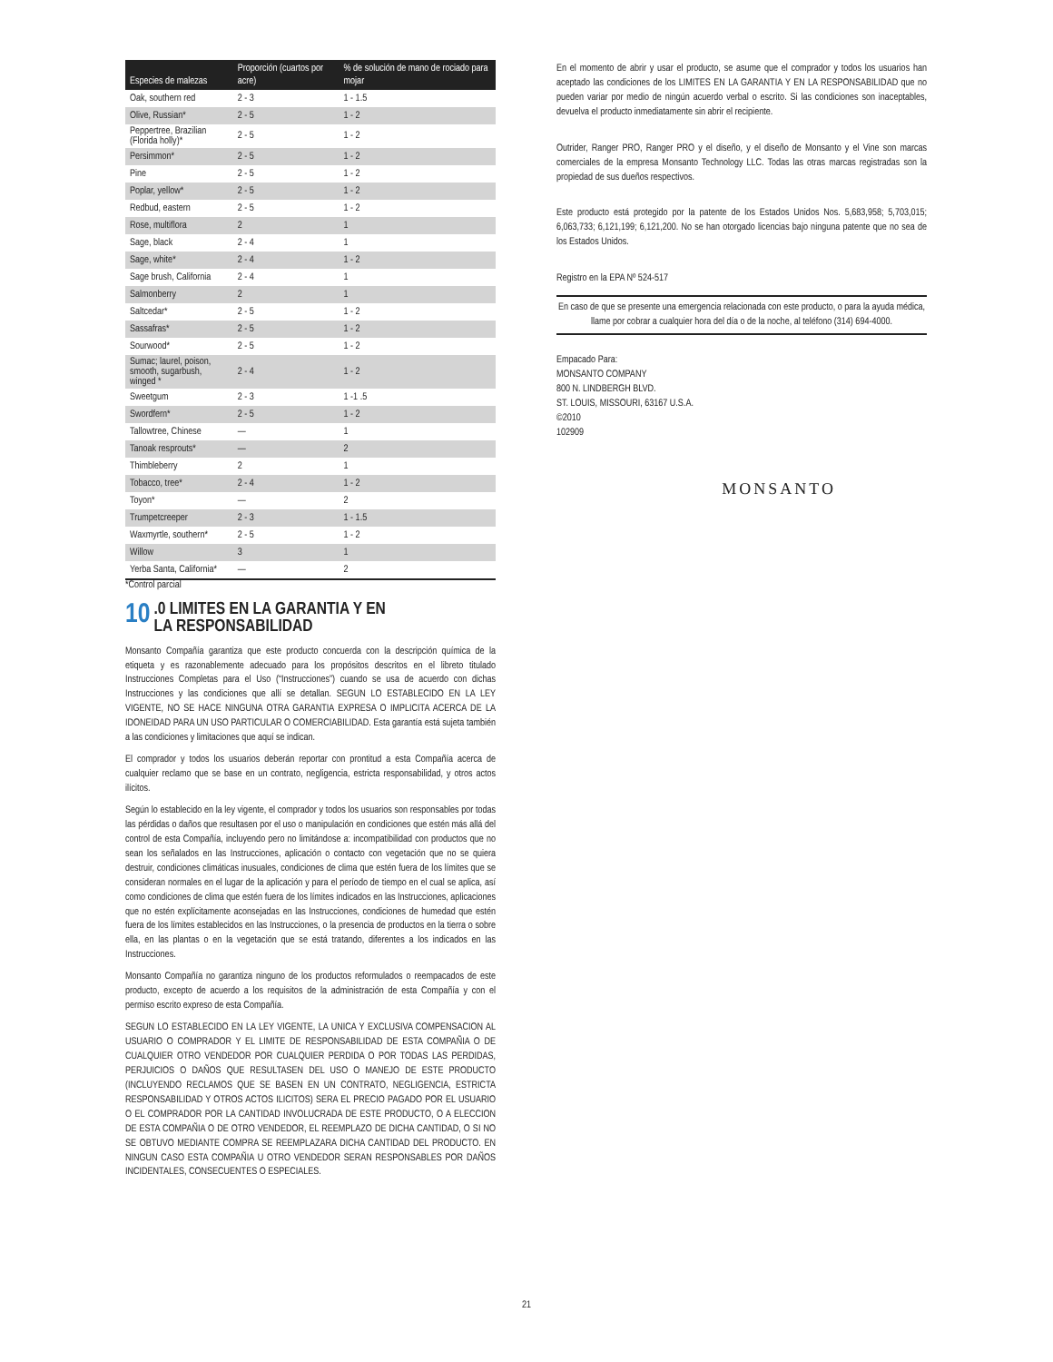| Especies de malezas | Proporción (cuartos por acre) | % de solución de mano de rociado para mojar |
| --- | --- | --- |
| Oak, southern red | 2 - 3 | 1 - 1.5 |
| Olive, Russian* | 2 - 5 | 1 - 2 |
| Peppertree, Brazilian (Florida holly)* | 2 - 5 | 1 - 2 |
| Persimmon* | 2 - 5 | 1 - 2 |
| Pine | 2 - 5 | 1 - 2 |
| Poplar, yellow* | 2 - 5 | 1 - 2 |
| Redbud, eastern | 2 - 5 | 1 - 2 |
| Rose, multiflora | 2 | 1 |
| Sage, black | 2 - 4 | 1 |
| Sage, white* | 2 - 4 | 1 - 2 |
| Sage brush, California | 2 - 4 | 1 |
| Salmonberry | 2 | 1 |
| Saltcedar* | 2 - 5 | 1 - 2 |
| Sassafras* | 2 - 5 | 1 - 2 |
| Sourwood* | 2 - 5 | 1 - 2 |
| Sumac; laurel, poison, smooth, sugarbush, winged * | 2 - 4 | 1 - 2 |
| Sweetgum | 2 - 3 | 1 -1 .5 |
| Swordfern* | 2 - 5 | 1 - 2 |
| Tallowtree, Chinese | — | 1 |
| Tanoak resprouts* | — | 2 |
| Thimbleberry | 2 | 1 |
| Tobacco, tree* | 2 - 4 | 1 - 2 |
| Toyon* | — | 2 |
| Trumpetcreeper | 2 - 3 | 1 - 1.5 |
| Waxmyrtle, southern* | 2 - 5 | 1 - 2 |
| Willow | 3 | 1 |
| Yerba Santa, California* | — | 2 |
*Control parcial
10.0 LIMITES EN LA GARANTIA Y EN
LA RESPONSABILIDAD
Monsanto Compañía garantiza que este producto concuerda con la descripción química de la etiqueta y es razonablemente adecuado para los propósitos descritos en el libreto titulado Instrucciones Completas para el Uso (“Instrucciones”) cuando se usa de acuerdo con dichas Instrucciones y las condiciones que allí se detallan. SEGUN LO ESTABLECIDO EN LA LEY VIGENTE, NO SE HACE NINGUNA OTRA GARANTIA EXPRESA O IMPLICITA ACERCA DE LA IDONEIDAD PARA UN USO PARTICULAR O COMERCIABILIDAD. Esta garantía está sujeta también a las condiciones y limitaciones que aquí se indican.
El comprador y todos los usuarios deberán reportar con prontitud a esta Compañía acerca de cualquier reclamo que se base en un contrato, negligencia, estricta responsabilidad, y otros actos ilícitos.
Según lo establecido en la ley vigente, el comprador y todos los usuarios son responsables por todas las pérdidas o daños que resultasen por el uso o manipulación en condiciones que estén más allá del control de esta Compañía, incluyendo pero no limitándose a: incompatibilidad con productos que no sean los señalados en las Instrucciones, aplicación o contacto con vegetación que no se quiera destruir, condiciones climáticas inusuales, condiciones de clima que estén fuera de los límites que se consideran normales en el lugar de la aplicación y para el período de tiempo en el cual se aplica, así como condiciones de clima que estén fuera de los límites indicados en las Instrucciones, aplicaciones que no estén explícitamente aconsejadas en las Instrucciones, condiciones de humedad que estén fuera de los límites establecidos en las Instrucciones, o la presencia de productos en la tierra o sobre ella, en las plantas o en la vegetación que se está tratando, diferentes a los indicados en las Instrucciones.
Monsanto Compañía no garantiza ninguno de los productos reformulados o reempacados de este producto, excepto de acuerdo a los requisitos de la administración de esta Compañía y con el permiso escrito expreso de esta Compañía.
SEGUN LO ESTABLECIDO EN LA LEY VIGENTE, LA UNICA Y EXCLUSIVA COMPENSACION AL USUARIO O COMPRADOR Y EL LIMITE DE RESPONSABILIDAD DE ESTA COMPAÑIA O DE CUALQUIER OTRO VENDEDOR POR CUALQUIER PERDIDA O POR TODAS LAS PERDIDAS, PERJUICIOS O DAÑOS QUE RESULTASEN DEL USO O MANEJO DE ESTE PRODUCTO (INCLUYENDO RECLAMOS QUE SE BASEN EN UN CONTRATO, NEGLIGENCIA, ESTRICTA RESPONSABILIDAD Y OTROS ACTOS ILICITOS) SERA EL PRECIO PAGADO POR EL USUARIO O EL COMPRADOR POR LA CANTIDAD INVOLUCRADA DE ESTE PRODUCTO, O A ELECCION DE ESTA COMPAÑIA O DE OTRO VENDEDOR, EL REEMPLAZO DE DICHA CANTIDAD, O SI NO SE OBTUVO MEDIANTE COMPRA SE REEMPLAZARA DICHA CANTIDAD DEL PRODUCTO. EN NINGUN CASO ESTA COMPAÑIA U OTRO VENDEDOR SERAN RESPONSABLES POR DAÑOS INCIDENTALES, CONSECUENTES O ESPECIALES.
En el momento de abrir y usar el producto, se asume que el comprador y todos los usuarios han aceptado las condiciones de los LIMITES EN LA GARANTIA Y EN LA RESPONSABILIDAD que no pueden variar por medio de ningún acuerdo verbal o escrito. Si las condiciones son inaceptables, devuelva el producto inmediatamente sin abrir el recipiente.
Outrider, Ranger PRO, Ranger PRO y el diseño, y el diseño de Monsanto y el Vine son marcas comerciales de la empresa Monsanto Technology LLC. Todas las otras marcas registradas son la propiedad de sus dueños respectivos.
Este producto está protegido por la patente de los Estados Unidos Nos. 5,683,958; 5,703,015; 6,063,733; 6,121,199; 6,121,200. No se han otorgado licencias bajo ninguna patente que no sea de los Estados Unidos.
Registro en la EPA Nº 524-517
En caso de que se presente una emergencia relacionada con este producto, o para la ayuda médica, llame por cobrar a cualquier hora del día o de la noche, al teléfono (314) 694-4000.
Empacado Para:
MONSANTO COMPANY
800 N. LINDBERGH BLVD.
ST. LOUIS, MISSOURI, 63167 U.S.A.
©2010
102909
MONSANTO
21